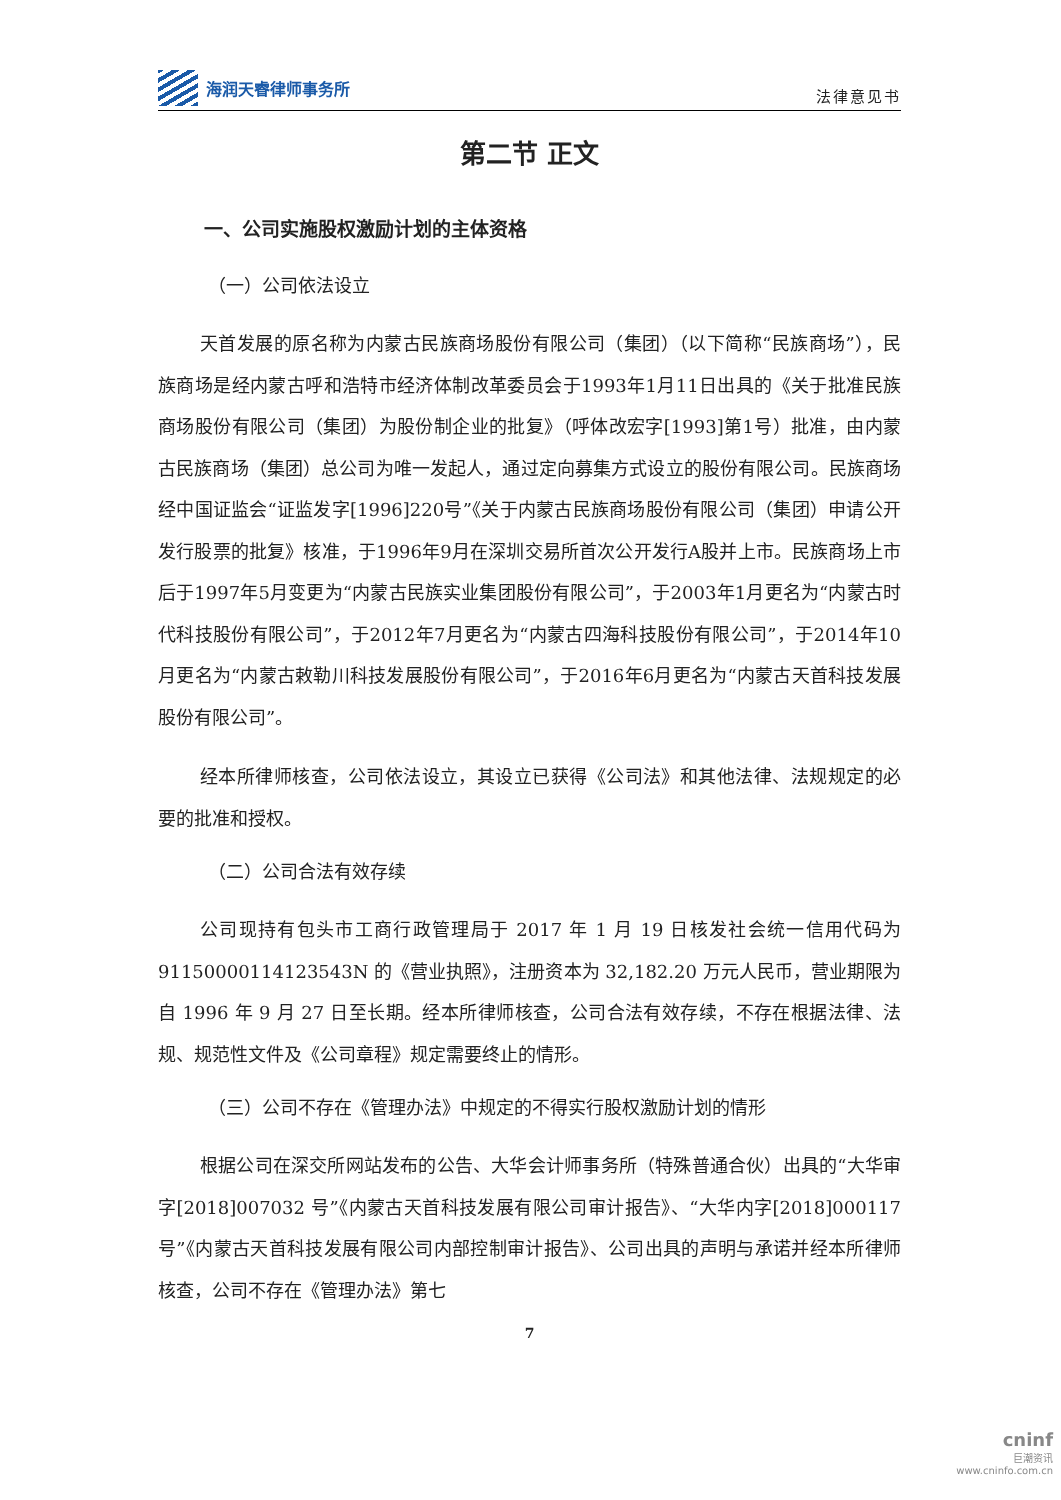海润天睿律师事务所
法律意见书
第二节 正文
一、公司实施股权激励计划的主体资格
（一）公司依法设立
天首发展的原名称为内蒙古民族商场股份有限公司（集团）（以下简称“民族商场”），民族商场是经内蒙古呼和浩特市经济体制改革委员会于1993年1月11日出具的《关于批准民族商场股份有限公司（集团）为股份制企业的批复》（呼体改宏字[1993]第1号）批准，由内蒙古民族商场（集团）总公司为唯一发起人，通过定向募集方式设立的股份有限公司。民族商场经中国证监会“证监发字[1996]220号”《关于内蒙古民族商场股份有限公司（集团）申请公开发行股票的批复》核准，于1996年9月在深圳交易所首次公开发行A股并上市。民族商场上市后于1997年5月变更为“内蒙古民族实业集团股份有限公司”，于2003年1月更名为“内蒙古时代科技股份有限公司”，于2012年7月更名为“内蒙古四海科技股份有限公司”，于2014年10月更名为“内蒙古敕勒川科技发展股份有限公司”，于2016年6月更名为“内蒙古天首科技发展股份有限公司”。
经本所律师核查，公司依法设立，其设立已获得《公司法》和其他法律、法规规定的必要的批准和授权。
（二）公司合法有效存续
公司现持有包头市工商行政管理局于 2017 年 1 月 19 日核发社会统一信用代码为 911500001141235​43N 的《营业执照》，注册资本为 32,182.20 万元人民币，营业期限为自 1996 年 9 月 27 日至长期。经本所律师核查，公司合法有效存续，不存在根据法律、法规、规范性文件及《公司章程》规定需要终止的情形。
（三）公司不存在《管理办法》中规定的不得实行股权激励计划的情形
根据公司在深交所网站发布的公告、大华会计师事务所（特殊普通合伙）出具的“大华审字[2018]007032 号”《内蒙古天首科技发展有限公司审计报告》、“大华内字[2018]000117 号”《内蒙古天首科技发展有限公司内部控制审计报告》、公司出具的声明与承诺并经本所律师核查，公司不存在《管理办法》第七
7
cninf
巨潮资讯
www.cninfo.com.cn